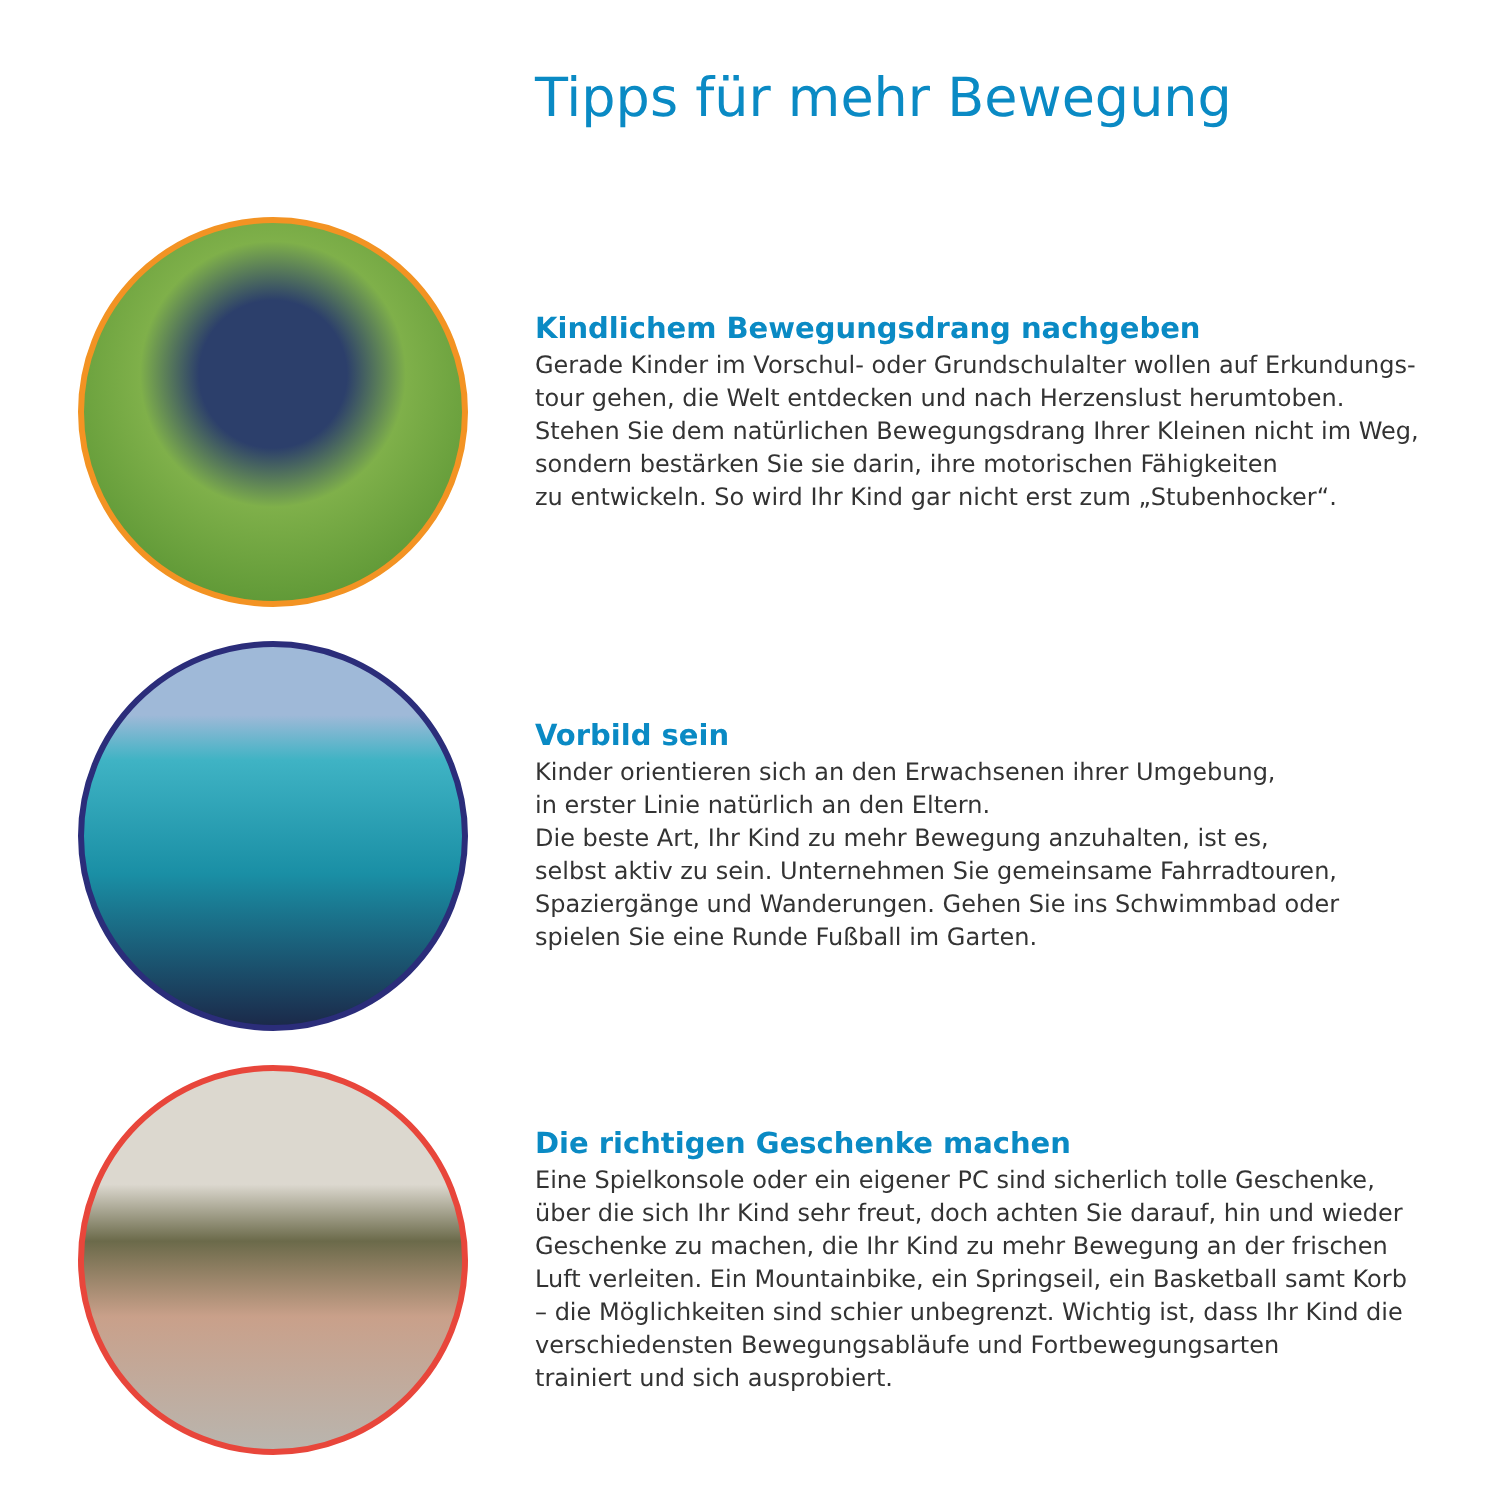Tipps für mehr Bewegung
Kindlichem Bewegungsdrang nachgeben
Gerade Kinder im Vorschul- oder Grundschulalter wollen auf Erkundungs-
tour gehen, die Welt entdecken und nach Herzenslust herumtoben.
Stehen Sie dem natürlichen Bewegungsdrang Ihrer Kleinen nicht im Weg,
sondern bestärken Sie sie darin, ihre motorischen Fähigkeiten
zu entwickeln. So wird Ihr Kind gar nicht erst zum „Stubenhocker“.
Vorbild sein
Kinder orientieren sich an den Erwachsenen ihrer Umgebung,
in erster Linie natürlich an den Eltern.
Die beste Art, Ihr Kind zu mehr Bewegung anzuhalten, ist es,
selbst aktiv zu sein. Unternehmen Sie gemeinsame Fahrradtouren,
Spaziergänge und Wanderungen. Gehen Sie ins Schwimmbad oder
spielen Sie eine Runde Fußball im Garten.
Die richtigen Geschenke machen
Eine Spielkonsole oder ein eigener PC sind sicherlich tolle Geschenke,
über die sich Ihr Kind sehr freut, doch achten Sie darauf, hin und wieder
Geschenke zu machen, die Ihr Kind zu mehr Bewegung an der frischen
Luft verleiten. Ein Mountainbike, ein Springseil, ein Basketball samt Korb
– die Möglichkeiten sind schier unbegrenzt. Wichtig ist, dass Ihr Kind die
verschiedensten Bewegungsabläufe und Fortbewegungsarten
trainiert und sich ausprobiert.